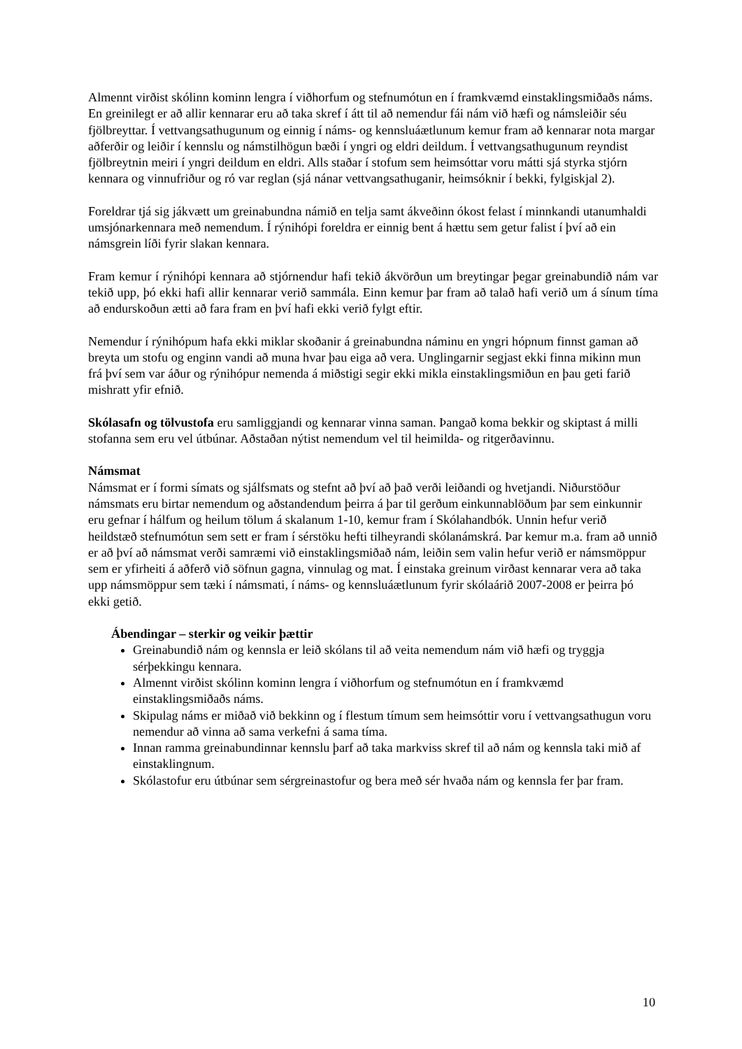Almennt virðist skólinn kominn lengra í viðhorfum og stefnumótun en í framkvæmd einstaklingsmiðaðs náms. En greinilegt er að allir kennarar eru að taka skref í átt til að nemendur fái nám við hæfi og námsleiðir séu fjölbreyttar. Í vettvangsathugunum og einnig í náms- og kennsluáætlunum kemur fram að kennarar nota margar aðferðir og leiðir í kennslu og námstilhögun bæði í yngri og eldri deildum. Í vettvangsathugunum reyndist fjölbreytnin meiri í yngri deildum en eldri. Alls staðar í stofum sem heimsóttar voru mátti sjá styrka stjórn kennara og vinnufriður og ró var reglan (sjá nánar vettvangsathuganir, heimsóknir í bekki, fylgiskjal 2).
Foreldrar tjá sig jákvætt um greinabundna námið en telja samt ákveðinn ókost felast í minnkandi utanumhaldi umsjónarkennara með nemendum. Í rýnihópi foreldra er einnig bent á hættu sem getur falist í því að ein námsgrein líði fyrir slakan kennara.
Fram kemur í rýnihópi kennara að stjórnendur hafi tekið ákvörðun um breytingar þegar greinabundið nám var tekið upp, þó ekki hafi allir kennarar verið sammála. Einn kemur þar fram að talað hafi verið um á sínum tíma að endurskoðun ætti að fara fram en því hafi ekki verið fylgt eftir.
Nemendur í rýnihópum hafa ekki miklar skoðanir á greinabundna náminu en yngri hópnum finnst gaman að breyta um stofu og enginn vandi að muna hvar þau eiga að vera. Unglingarnir segjast ekki finna mikinn mun frá því sem var áður og rýnihópur nemenda á miðstigi segir ekki mikla einstaklingsmiðun en þau geti farið mishratt yfir efnið.
Skólasafn og tölvustofa eru samliggjandi og kennarar vinna saman. Þangað koma bekkir og skiptast á milli stofanna sem eru vel útbúnar. Aðstaðan nýtist nemendum vel til heimilda- og ritgerðavinnu.
Námsmat
Námsmat er í formi símats og sjálfsmats og stefnt að því að það verði leiðandi og hvetjandi. Niðurstöður námsmats eru birtar nemendum og aðstandendum þeirra á þar til gerðum einkunnablöðum þar sem einkunnir eru gefnar í hálfum og heilum tölum á skalanum 1-10, kemur fram í Skólahandbók. Unnin hefur verið heildstæð stefnumótun sem sett er fram í sérstöku hefti tilheyrandi skólanámskrá. Þar kemur m.a. fram að unnið er að því að námsmat verði samræmi við einstaklingsmiðað nám, leiðin sem valin hefur verið er námsmöppur sem er yfirheiti á aðferð við söfnun gagna, vinnulag og mat. Í einstaka greinum virðast kennarar vera að taka upp námsmöppur sem tæki í námsmati, í náms- og kennsluáætlunum fyrir skólaárið 2007-2008 er þeirra þó ekki getið.
Ábendingar – sterkir og veikir þættir
Greinabundið nám og kennsla er leið skólans til að veita nemendum nám við hæfi og tryggja sérþekkingu kennara.
Almennt virðist skólinn kominn lengra í viðhorfum og stefnumótun en í framkvæmd einstaklingsmiðaðs náms.
Skipulag náms er miðað við bekkinn og í flestum tímum sem heimsóttir voru í vettvangsathugun voru nemendur að vinna að sama verkefni á sama tíma.
Innan ramma greinabundinnar kennslu þarf að taka markviss skref til að nám og kennsla taki mið af einstaklingnum.
Skólastofur eru útbúnar sem sérgreinastofur og bera með sér hvaða nám og kennsla fer þar fram.
10